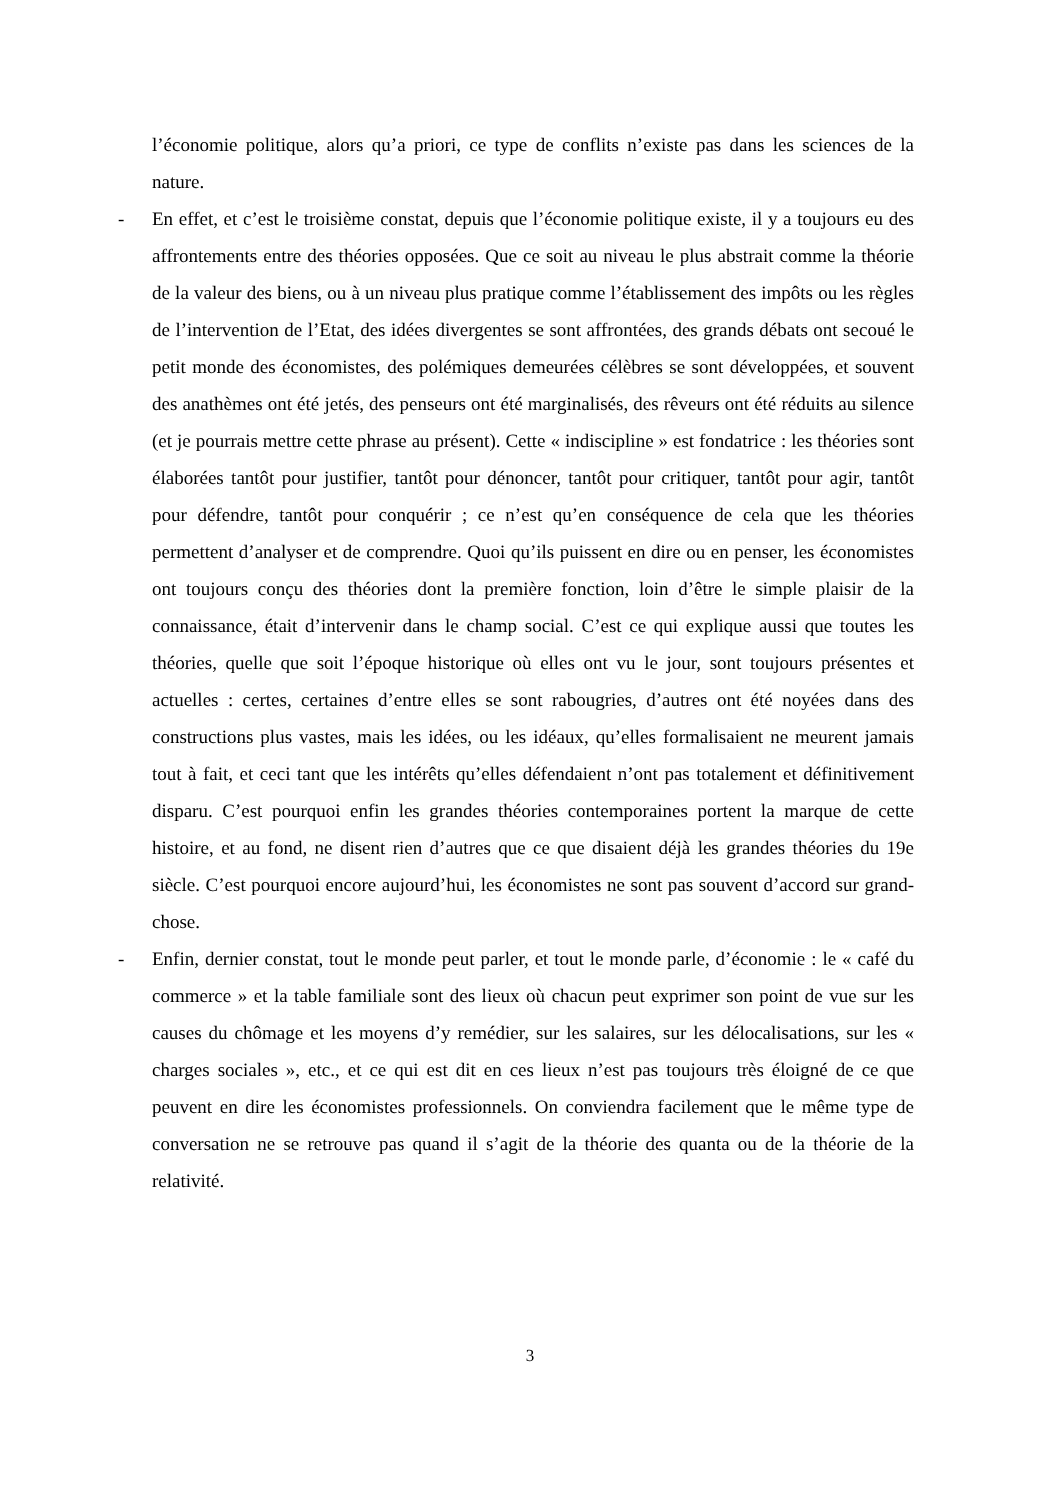l’économie politique, alors qu’a priori, ce type de conflits n’existe pas dans les sciences de la nature.
- En effet, et c’est le troisième constat, depuis que l’économie politique existe, il y a toujours eu des affrontements entre des théories opposées. Que ce soit au niveau le plus abstrait comme la théorie de la valeur des biens, ou à un niveau plus pratique comme l’établissement des impôts ou les règles de l’intervention de l’Etat, des idées divergentes se sont affrontées, des grands débats ont secoué le petit monde des économistes, des polémiques demeurées célèbres se sont développées, et souvent des anathèmes ont été jetés, des penseurs ont été marginalisés, des rêveurs ont été réduits au silence (et je pourrais mettre cette phrase au présent). Cette « indiscipline » est fondatrice : les théories sont élaborées tantôt pour justifier, tantôt pour dénoncer, tantôt pour critiquer, tantôt pour agir, tantôt pour défendre, tantôt pour conquérir ; ce n’est qu’en conséquence de cela que les théories permettent d’analyser et de comprendre. Quoi qu’ils puissent en dire ou en penser, les économistes ont toujours conçu des théories dont la première fonction, loin d’être le simple plaisir de la connaissance, était d’intervenir dans le champ social. C’est ce qui explique aussi que toutes les théories, quelle que soit l’époque historique où elles ont vu le jour, sont toujours présentes et actuelles : certes, certaines d’entre elles se sont rabougries, d’autres ont été noyées dans des constructions plus vastes, mais les idées, ou les idéaux, qu’elles formalisaient ne meurent jamais tout à fait, et ceci tant que les intérêts qu’elles défendaient n’ont pas totalement et définitivement disparu. C’est pourquoi enfin les grandes théories contemporaines portent la marque de cette histoire, et au fond, ne disent rien d’autres que ce que disaient déjà les grandes théories du 19e siècle. C’est pourquoi encore aujourd’hui, les économistes ne sont pas souvent d’accord sur grand-chose.
- Enfin, dernier constat, tout le monde peut parler, et tout le monde parle, d’économie : le « café du commerce » et la table familiale sont des lieux où chacun peut exprimer son point de vue sur les causes du chômage et les moyens d’y remédier, sur les salaires, sur les délocalisations, sur les « charges sociales », etc., et ce qui est dit en ces lieux n’est pas toujours très éloigné de ce que peuvent en dire les économistes professionnels. On conviendra facilement que le même type de conversation ne se retrouve pas quand il s’agit de la théorie des quanta ou de la théorie de la relativité.
3